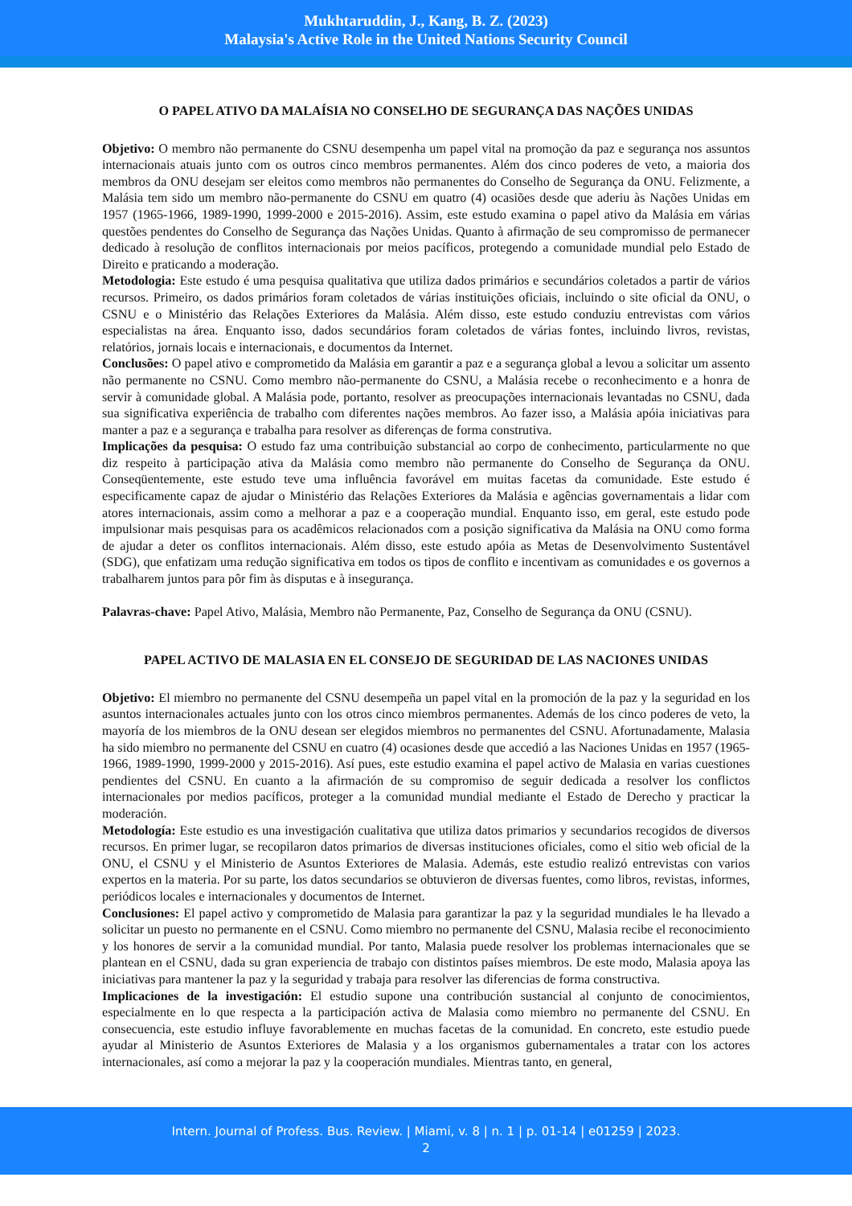Mukhtaruddin, J., Kang, B. Z. (2023)
Malaysia's Active Role in the United Nations Security Council
O PAPEL ATIVO DA MALAÍSIA NO CONSELHO DE SEGURANÇA DAS NAÇÕES UNIDAS
Objetivo: O membro não permanente do CSNU desempenha um papel vital na promoção da paz e segurança nos assuntos internacionais atuais junto com os outros cinco membros permanentes. Além dos cinco poderes de veto, a maioria dos membros da ONU desejam ser eleitos como membros não permanentes do Conselho de Segurança da ONU. Felizmente, a Malásia tem sido um membro não-permanente do CSNU em quatro (4) ocasiões desde que aderiu às Nações Unidas em 1957 (1965-1966, 1989-1990, 1999-2000 e 2015-2016). Assim, este estudo examina o papel ativo da Malásia em várias questões pendentes do Conselho de Segurança das Nações Unidas. Quanto à afirmação de seu compromisso de permanecer dedicado à resolução de conflitos internacionais por meios pacíficos, protegendo a comunidade mundial pelo Estado de Direito e praticando a moderação.
Metodologia: Este estudo é uma pesquisa qualitativa que utiliza dados primários e secundários coletados a partir de vários recursos. Primeiro, os dados primários foram coletados de várias instituições oficiais, incluindo o site oficial da ONU, o CSNU e o Ministério das Relações Exteriores da Malásia. Além disso, este estudo conduziu entrevistas com vários especialistas na área. Enquanto isso, dados secundários foram coletados de várias fontes, incluindo livros, revistas, relatórios, jornais locais e internacionais, e documentos da Internet.
Conclusões: O papel ativo e comprometido da Malásia em garantir a paz e a segurança global a levou a solicitar um assento não permanente no CSNU. Como membro não-permanente do CSNU, a Malásia recebe o reconhecimento e a honra de servir à comunidade global. A Malásia pode, portanto, resolver as preocupações internacionais levantadas no CSNU, dada sua significativa experiência de trabalho com diferentes nações membros. Ao fazer isso, a Malásia apóia iniciativas para manter a paz e a segurança e trabalha para resolver as diferenças de forma construtiva.
Implicações da pesquisa: O estudo faz uma contribuição substancial ao corpo de conhecimento, particularmente no que diz respeito à participação ativa da Malásia como membro não permanente do Conselho de Segurança da ONU. Conseqüentemente, este estudo teve uma influência favorável em muitas facetas da comunidade. Este estudo é especificamente capaz de ajudar o Ministério das Relações Exteriores da Malásia e agências governamentais a lidar com atores internacionais, assim como a melhorar a paz e a cooperação mundial. Enquanto isso, em geral, este estudo pode impulsionar mais pesquisas para os acadêmicos relacionados com a posição significativa da Malásia na ONU como forma de ajudar a deter os conflitos internacionais. Além disso, este estudo apóia as Metas de Desenvolvimento Sustentável (SDG), que enfatizam uma redução significativa em todos os tipos de conflito e incentivam as comunidades e os governos a trabalharem juntos para pôr fim às disputas e à insegurança.
Palavras-chave: Papel Ativo, Malásia, Membro não Permanente, Paz, Conselho de Segurança da ONU (CSNU).
PAPEL ACTIVO DE MALASIA EN EL CONSEJO DE SEGURIDAD DE LAS NACIONES UNIDAS
Objetivo: El miembro no permanente del CSNU desempeña un papel vital en la promoción de la paz y la seguridad en los asuntos internacionales actuales junto con los otros cinco miembros permanentes. Además de los cinco poderes de veto, la mayoría de los miembros de la ONU desean ser elegidos miembros no permanentes del CSNU. Afortunadamente, Malasia ha sido miembro no permanente del CSNU en cuatro (4) ocasiones desde que accedió a las Naciones Unidas en 1957 (1965-1966, 1989-1990, 1999-2000 y 2015-2016). Así pues, este estudio examina el papel activo de Malasia en varias cuestiones pendientes del CSNU. En cuanto a la afirmación de su compromiso de seguir dedicada a resolver los conflictos internacionales por medios pacíficos, proteger a la comunidad mundial mediante el Estado de Derecho y practicar la moderación.
Metodología: Este estudio es una investigación cualitativa que utiliza datos primarios y secundarios recogidos de diversos recursos. En primer lugar, se recopilaron datos primarios de diversas instituciones oficiales, como el sitio web oficial de la ONU, el CSNU y el Ministerio de Asuntos Exteriores de Malasia. Además, este estudio realizó entrevistas con varios expertos en la materia. Por su parte, los datos secundarios se obtuvieron de diversas fuentes, como libros, revistas, informes, periódicos locales e internacionales y documentos de Internet.
Conclusiones: El papel activo y comprometido de Malasia para garantizar la paz y la seguridad mundiales le ha llevado a solicitar un puesto no permanente en el CSNU. Como miembro no permanente del CSNU, Malasia recibe el reconocimiento y los honores de servir a la comunidad mundial. Por tanto, Malasia puede resolver los problemas internacionales que se plantean en el CSNU, dada su gran experiencia de trabajo con distintos países miembros. De este modo, Malasia apoya las iniciativas para mantener la paz y la seguridad y trabaja para resolver las diferencias de forma constructiva.
Implicaciones de la investigación: El estudio supone una contribución sustancial al conjunto de conocimientos, especialmente en lo que respecta a la participación activa de Malasia como miembro no permanente del CSNU. En consecuencia, este estudio influye favorablemente en muchas facetas de la comunidad. En concreto, este estudio puede ayudar al Ministerio de Asuntos Exteriores de Malasia y a los organismos gubernamentales a tratar con los actores internacionales, así como a mejorar la paz y la cooperación mundiales. Mientras tanto, en general,
Intern. Journal of Profess. Bus. Review. | Miami, v. 8 | n. 1 | p. 01-14 | e01259 | 2023.
2